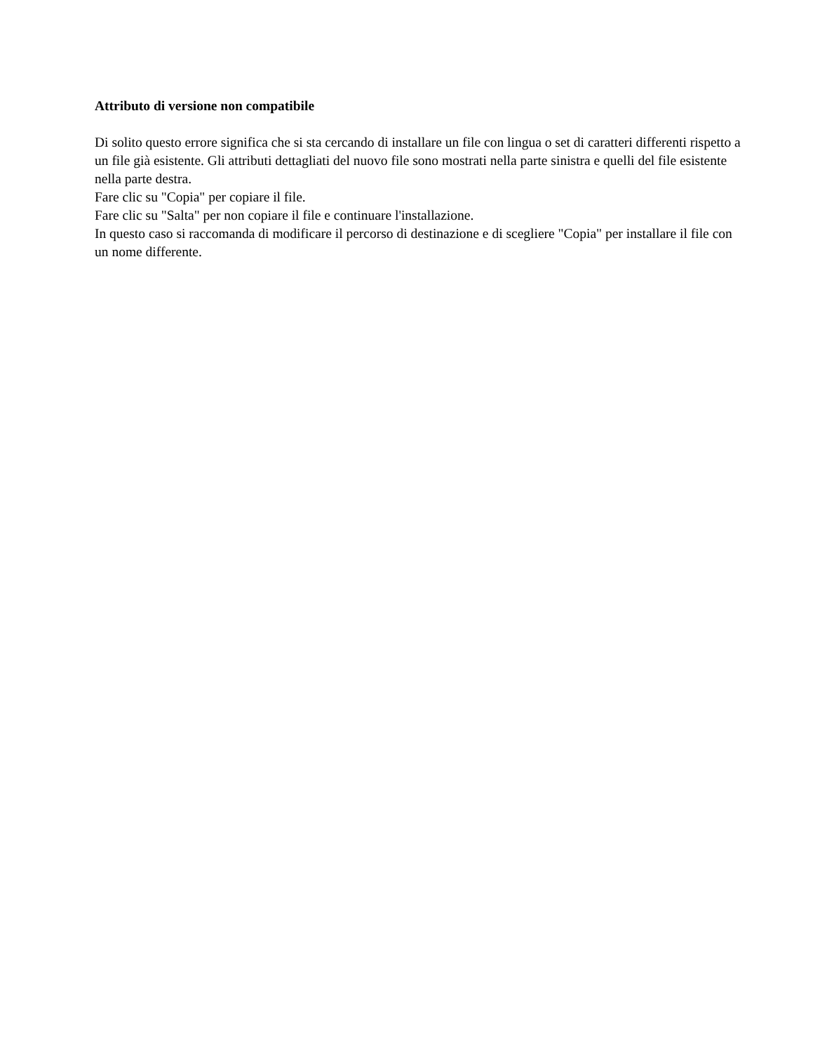Attributo di versione non compatibile
Di solito questo errore significa che si sta cercando di installare un file con lingua o set di caratteri differenti rispetto a un file già esistente. Gli attributi dettagliati del nuovo file sono mostrati nella parte sinistra e quelli del file esistente nella parte destra.
Fare clic su "Copia" per copiare il file.
Fare clic su "Salta" per non copiare il file e continuare l'installazione.
In questo caso si raccomanda di modificare il percorso di destinazione e di scegliere "Copia" per installare il file con un nome differente.